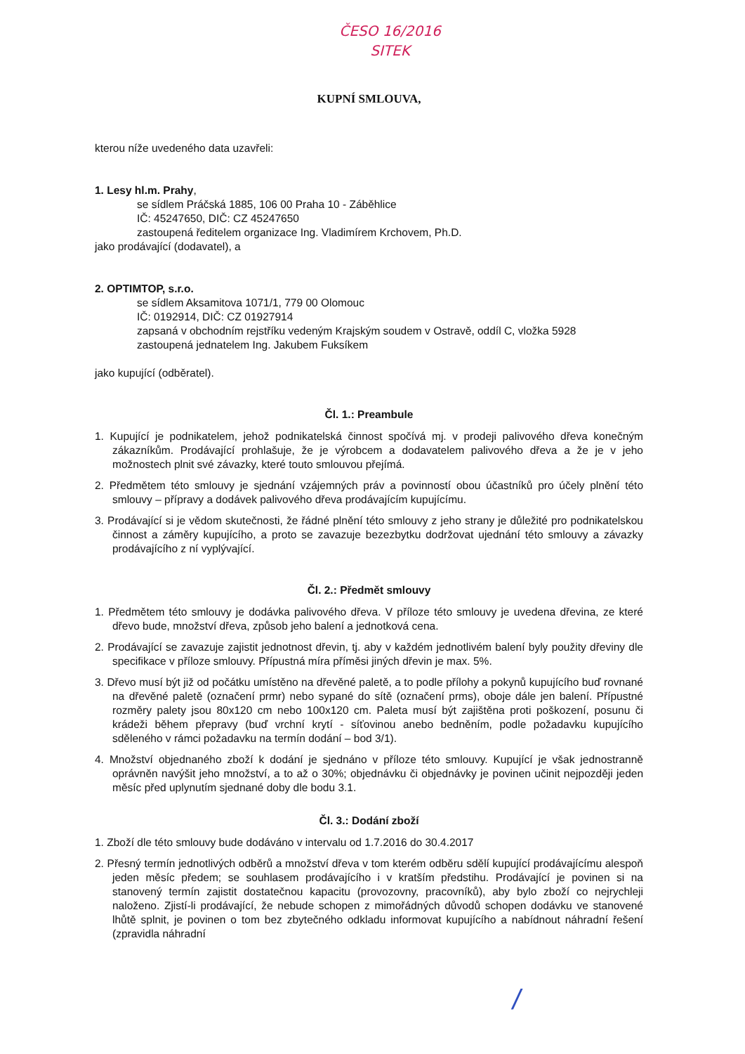ČESO 16/2016
SITEK
KUPNÍ SMLOUVA,
kterou níže uvedeného data uzavřeli:
1. Lesy hl.m. Prahy,
se sídlem Práčská 1885, 106 00 Praha 10 - Záběhlice
IČ: 45247650, DIČ: CZ 45247650
zastoupená ředitelem organizace Ing. Vladimírem Krchovem, Ph.D.
jako prodávající (dodavatel), a
2. OPTIMTOP, s.r.o.
se sídlem Aksamitova 1071/1, 779 00 Olomouc
IČ: 0192914, DIČ: CZ 01927914
zapsaná v obchodním rejstříku vedeným Krajským soudem v Ostravě, oddíl C, vložka 5928
zastoupená jednatelem Ing. Jakubem Fuksíkem
jako kupující (odběratel).
Čl. 1.: Preambule
1. Kupující je podnikatelem, jehož podnikatelská činnost spočívá mj. v prodeji palivového dřeva konečným zákazníkům. Prodávající prohlašuje, že je výrobcem a dodavatelem palivového dřeva a že je v jeho možnostech plnit své závazky, které touto smlouvou přejímá.
2. Předmětem této smlouvy je sjednání vzájemných práv a povinností obou účastníků pro účely plnění této smlouvy – přípravy a dodávek palivového dřeva prodávajícím kupujícímu.
3. Prodávající si je vědom skutečnosti, že řádné plnění této smlouvy z jeho strany je důležité pro podnikatelskou činnost a záměry kupujícího, a proto se zavazuje bezezbytku dodržovat ujednání této smlouvy a závazky prodávajícího z ní vyplývající.
Čl. 2.: Předmět smlouvy
1. Předmětem této smlouvy je dodávka palivového dřeva. V příloze této smlouvy je uvedena dřevina, ze které dřevo bude, množství dřeva, způsob jeho balení a jednotková cena.
2. Prodávající se zavazuje zajistit jednotnost dřevin, tj. aby v každém jednotlivém balení byly použity dřeviny dle specifikace v příloze smlouvy. Přípustná míra příměsi jiných dřevin je max. 5%.
3. Dřevo musí být již od počátku umístěno na dřevěné paletě, a to podle přílohy a pokynů kupujícího buď rovnané na dřevěné paletě (označení prmr) nebo sypané do sítě (označení prms), oboje dále jen balení. Přípustné rozměry palety jsou 80x120 cm nebo 100x120 cm. Paleta musí být zajištěna proti poškození, posunu či krádeži během přepravy (buď vrchní krytí - síťovinou anebo bedněním, podle požadavku kupujícího sděleného v rámci požadavku na termín dodání – bod 3/1).
4. Množství objednaného zboží k dodání je sjednáno v příloze této smlouvy. Kupující je však jednostranně oprávněn navýšit jeho množství, a to až o 30%; objednávku či objednávky je povinen učinit nejpozději jeden měsíc před uplynutím sjednané doby dle bodu 3.1.
Čl. 3.: Dodání zboží
1. Zboží dle této smlouvy bude dodáváno v intervalu od 1.7.2016 do 30.4.2017
2. Přesný termín jednotlivých odběrů a množství dřeva v tom kterém odběru sdělí kupující prodávajícímu alespoň jeden měsíc předem; se souhlasem prodávajícího i v kratším předstihu. Prodávající je povinen si na stanovený termín zajistit dostatečnou kapacitu (provozovny, pracovníků), aby bylo zboží co nejrychleji naloženo. Zjistí-li prodávající, že nebude schopen z mimořádných důvodů schopen dodávku ve stanovené lhůtě splnit, je povinen o tom bez zbytečného odkladu informovat kupujícího a nabídnout náhradní řešení (zpravidla náhradní
/